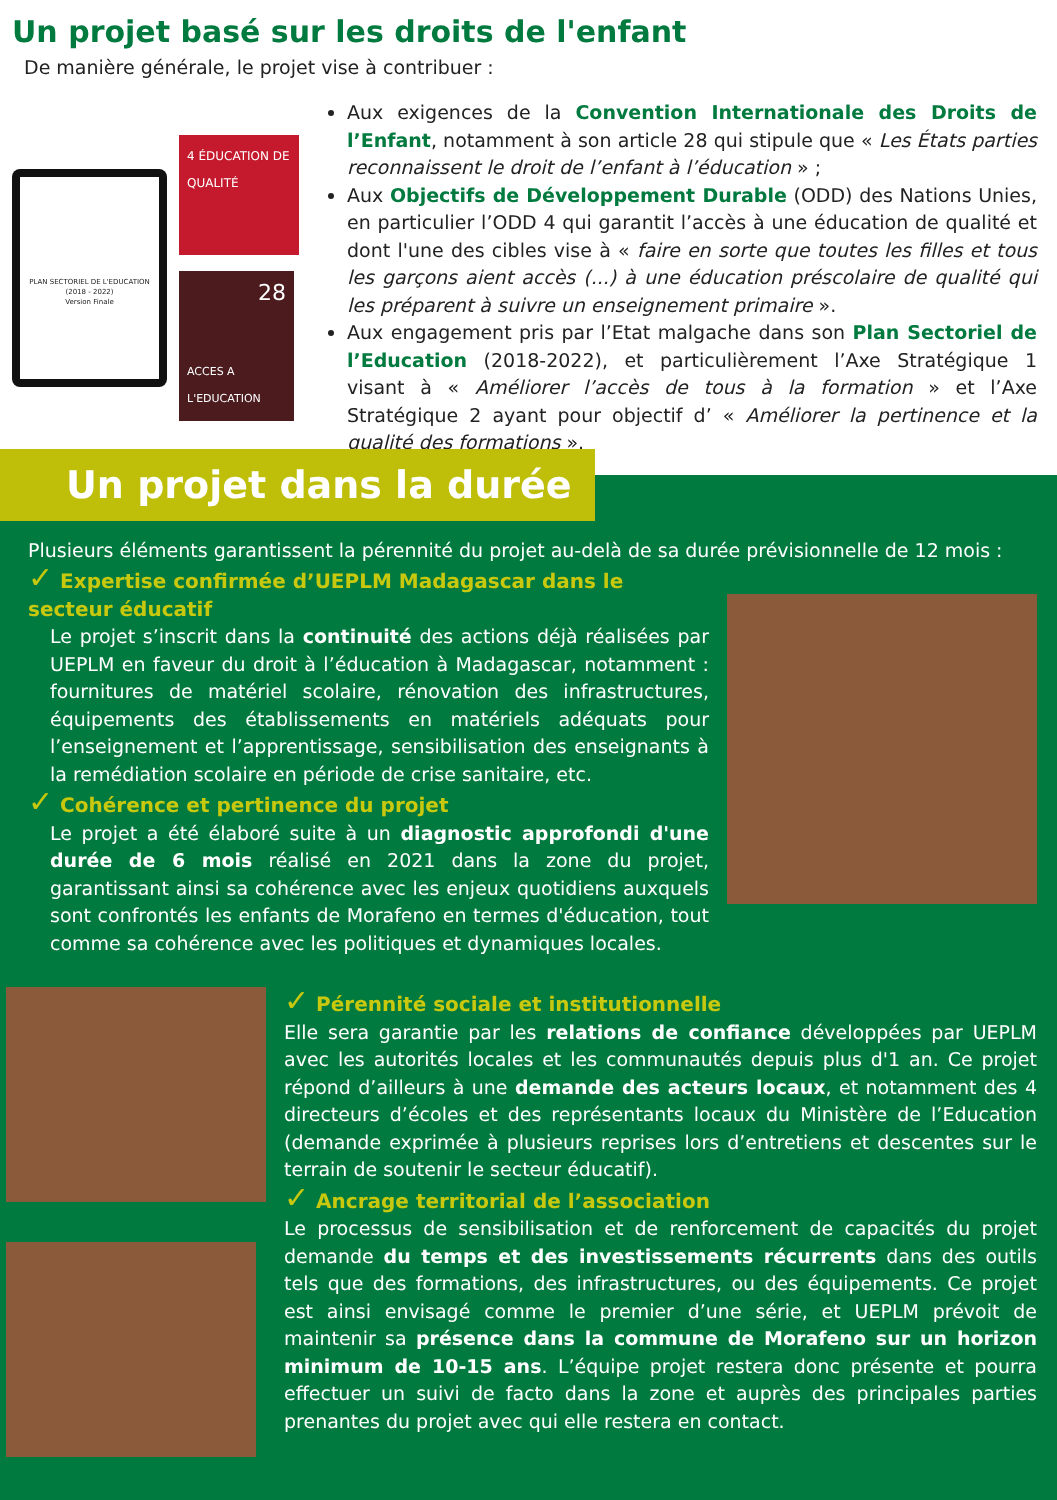Un projet basé sur les droits de l'enfant
De manière générale, le projet vise à contribuer :
PLAN SECTORIEL DE L'EDUCATION
(2018 - 2022)
Version Finale
4 ÉDUCATION DE QUALITÉ
28
ACCES A L'EDUCATION
Aux exigences de la Convention Internationale des Droits de l’Enfant, notamment à son article 28 qui stipule que « Les États parties reconnaissent le droit de l’enfant à l’éducation » ;
Aux Objectifs de Développement Durable (ODD) des Nations Unies, en particulier l’ODD 4 qui garantit l’accès à une éducation de qualité et dont l'une des cibles vise à « faire en sorte que toutes les filles et tous les garçons aient accès (...) à une éducation préscolaire de qualité qui les préparent à suivre un enseignement primaire ».
Aux engagement pris par l’Etat malgache dans son Plan Sectoriel de l’Education (2018-2022), et particulièrement l’Axe Stratégique 1 visant à « Améliorer l’accès de tous à la formation » et l’Axe Stratégique 2 ayant pour objectif d’ « Améliorer la pertinence et la qualité des formations ».
Un projet dans la durée
Plusieurs éléments garantissent la pérennité du projet au-delà de sa durée prévisionnelle de 12 mois :
✓ Expertise confirmée d’UEPLM Madagascar dans le secteur éducatif
Le projet s’inscrit dans la continuité des actions déjà réalisées par UEPLM en faveur du droit à l’éducation à Madagascar, notamment : fournitures de matériel scolaire, rénovation des infrastructures, équipements des établissements en matériels adéquats pour l’enseignement et l’apprentissage, sensibilisation des enseignants à la remédiation scolaire en période de crise sanitaire, etc.
✓ Cohérence et pertinence du projet
Le projet a été élaboré suite à un diagnostic approfondi d'une durée de 6 mois réalisé en 2021 dans la zone du projet, garantissant ainsi sa cohérence avec les enjeux quotidiens auxquels sont confrontés les enfants de Morafeno en termes d'éducation, tout comme sa cohérence avec les politiques et dynamiques locales.
✓ Pérennité sociale et institutionnelle
Elle sera garantie par les relations de confiance développées par UEPLM avec les autorités locales et les communautés depuis plus d'1 an. Ce projet répond d’ailleurs à une demande des acteurs locaux, et notamment des 4 directeurs d’écoles et des représentants locaux du Ministère de l’Education (demande exprimée à plusieurs reprises lors d’entretiens et descentes sur le terrain de soutenir le secteur éducatif).
✓ Ancrage territorial de l’association
Le processus de sensibilisation et de renforcement de capacités du projet demande du temps et des investissements récurrents dans des outils tels que des formations, des infrastructures, ou des équipements. Ce projet est ainsi envisagé comme le premier d’une série, et UEPLM prévoit de maintenir sa présence dans la commune de Morafeno sur un horizon minimum de 10-15 ans. L’équipe projet restera donc présente et pourra effectuer un suivi de facto dans la zone et auprès des principales parties prenantes du projet avec qui elle restera en contact.